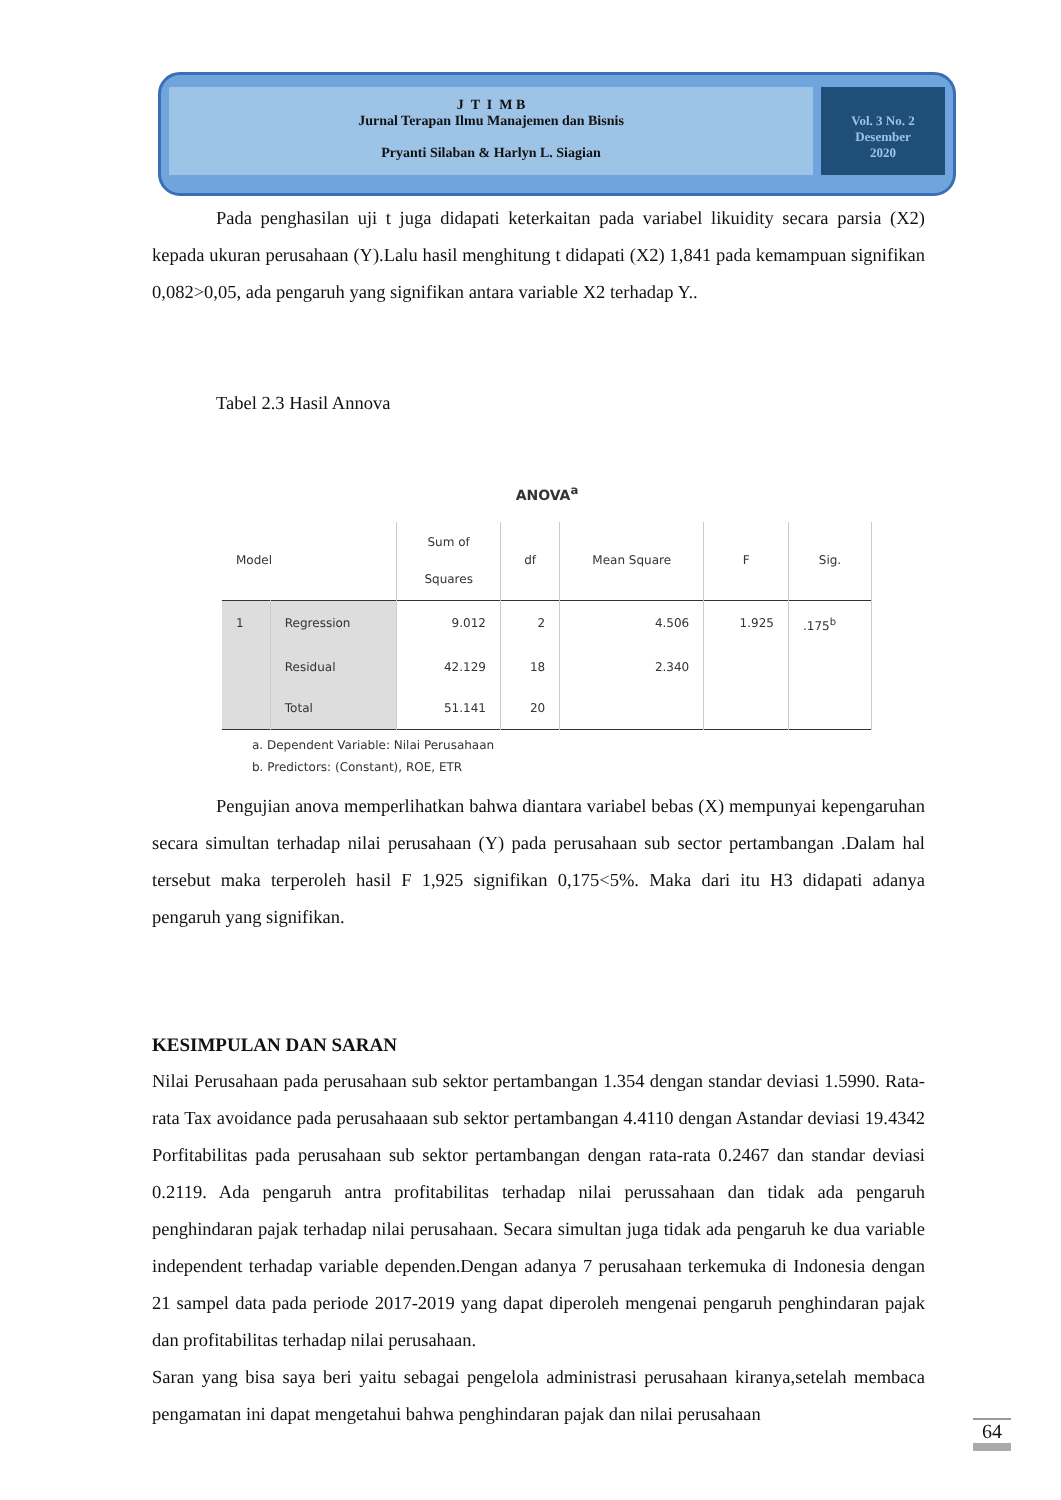J T I M B
Jurnal Terapan Ilmu Manajemen dan Bisnis
Pryanti Silaban & Harlyn L. Siagian
Vol. 3 No. 2
Desember
2020
Pada penghasilan uji t juga didapati keterkaitan pada variabel likuidity secara parsia (X2) kepada ukuran perusahaan (Y).Lalu hasil menghitung t didapati (X2) 1,841 pada kemampuan signifikan 0,082>0,05, ada pengaruh yang signifikan antara variable X2 terhadap Y..
Tabel 2.3 Hasil Annova
ANOVA<sup>a</sup>
| Model | | Sum of Squares | df | Mean Square | F | Sig. |
| --- | --- | --- | --- | --- | --- | --- |
| 1 | Regression | 9.012 | 2 | 4.506 | 1.925 | .175<sup>b</sup> |
| | Residual | 42.129 | 18 | 2.340 | | |
| | Total | 51.141 | 20 | | | |
a. Dependent Variable: Nilai Perusahaan
b. Predictors: (Constant), ROE, ETR
Pengujian anova memperlihatkan bahwa diantara variabel bebas (X) mempunyai kepengaruhan secara simultan terhadap nilai perusahaan (Y) pada perusahaan sub sector pertambangan .Dalam hal tersebut maka terperoleh hasil F 1,925 signifikan 0,175<5%. Maka dari itu H3 didapati adanya pengaruh yang signifikan.
KESIMPULAN DAN SARAN
Nilai Perusahaan pada perusahaan sub sektor pertambangan 1.354 dengan standar deviasi 1.5990. Rata-rata Tax avoidance pada perusahaaan sub sektor pertambangan 4.4110 dengan Astandar deviasi 19.4342 Porfitabilitas pada perusahaan sub sektor pertambangan dengan rata-rata 0.2467 dan standar deviasi 0.2119. Ada pengaruh antra profitabilitas terhadap nilai perussahaan dan tidak ada pengaruh penghindaran pajak terhadap nilai perusahaan. Secara simultan juga tidak ada pengaruh ke dua variable independent terhadap variable dependen.Dengan adanya 7 perusahaan terkemuka di Indonesia dengan 21 sampel data pada periode 2017-2019 yang dapat diperoleh mengenai pengaruh penghindaran pajak dan profitabilitas terhadap nilai perusahaan.
Saran yang bisa saya beri yaitu sebagai pengelola administrasi perusahaan kiranya,setelah membaca pengamatan ini dapat mengetahui bahwa penghindaran pajak dan nilai perusahaan
64